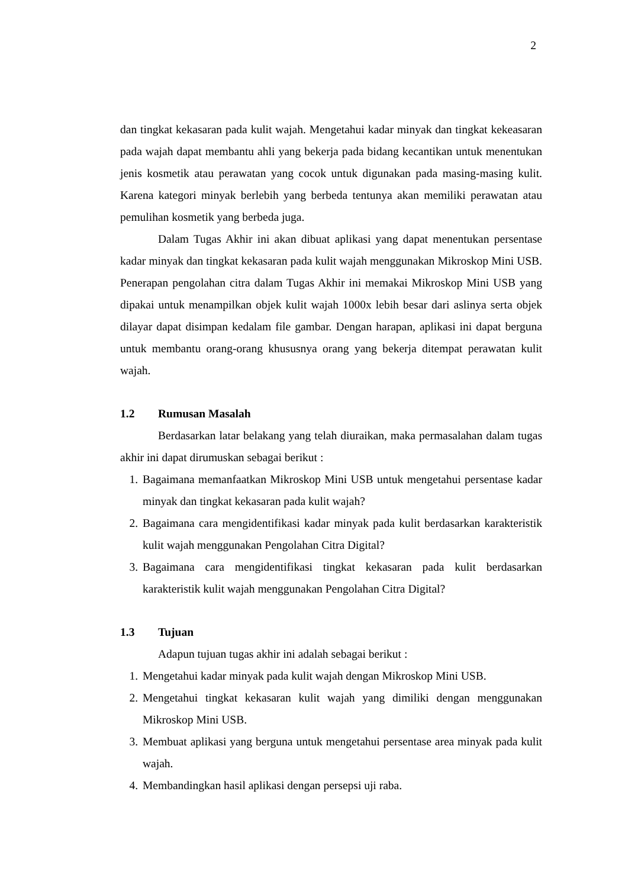2
dan tingkat kekasaran pada kulit wajah. Mengetahui kadar minyak dan tingkat kekeasaran pada wajah dapat membantu ahli yang bekerja pada bidang kecantikan untuk menentukan jenis kosmetik atau perawatan yang cocok untuk digunakan pada masing-masing kulit. Karena kategori minyak berlebih yang berbeda tentunya akan memiliki perawatan atau pemulihan kosmetik yang berbeda juga.
Dalam Tugas Akhir ini akan dibuat aplikasi yang dapat menentukan persentase kadar minyak dan tingkat kekasaran pada kulit wajah menggunakan Mikroskop Mini USB. Penerapan pengolahan citra dalam Tugas Akhir ini memakai Mikroskop Mini USB yang dipakai untuk menampilkan objek kulit wajah 1000x lebih besar dari aslinya serta objek dilayar dapat disimpan kedalam file gambar. Dengan harapan, aplikasi ini dapat berguna untuk membantu orang-orang khususnya orang yang bekerja ditempat perawatan kulit wajah.
1.2 Rumusan Masalah
Berdasarkan latar belakang yang telah diuraikan, maka permasalahan dalam tugas akhir ini dapat dirumuskan sebagai berikut :
1. Bagaimana memanfaatkan Mikroskop Mini USB untuk mengetahui persentase kadar minyak dan tingkat kekasaran pada kulit wajah?
2. Bagaimana cara mengidentifikasi kadar minyak pada kulit berdasarkan karakteristik kulit wajah menggunakan Pengolahan Citra Digital?
3. Bagaimana cara mengidentifikasi tingkat kekasaran pada kulit berdasarkan karakteristik kulit wajah menggunakan Pengolahan Citra Digital?
1.3 Tujuan
Adapun tujuan tugas akhir ini adalah sebagai berikut :
1. Mengetahui kadar minyak pada kulit wajah dengan Mikroskop Mini USB.
2. Mengetahui tingkat kekasaran kulit wajah yang dimiliki dengan menggunakan Mikroskop Mini USB.
3. Membuat aplikasi yang berguna untuk mengetahui persentase area minyak pada kulit wajah.
4. Membandingkan hasil aplikasi dengan persepsi uji raba.